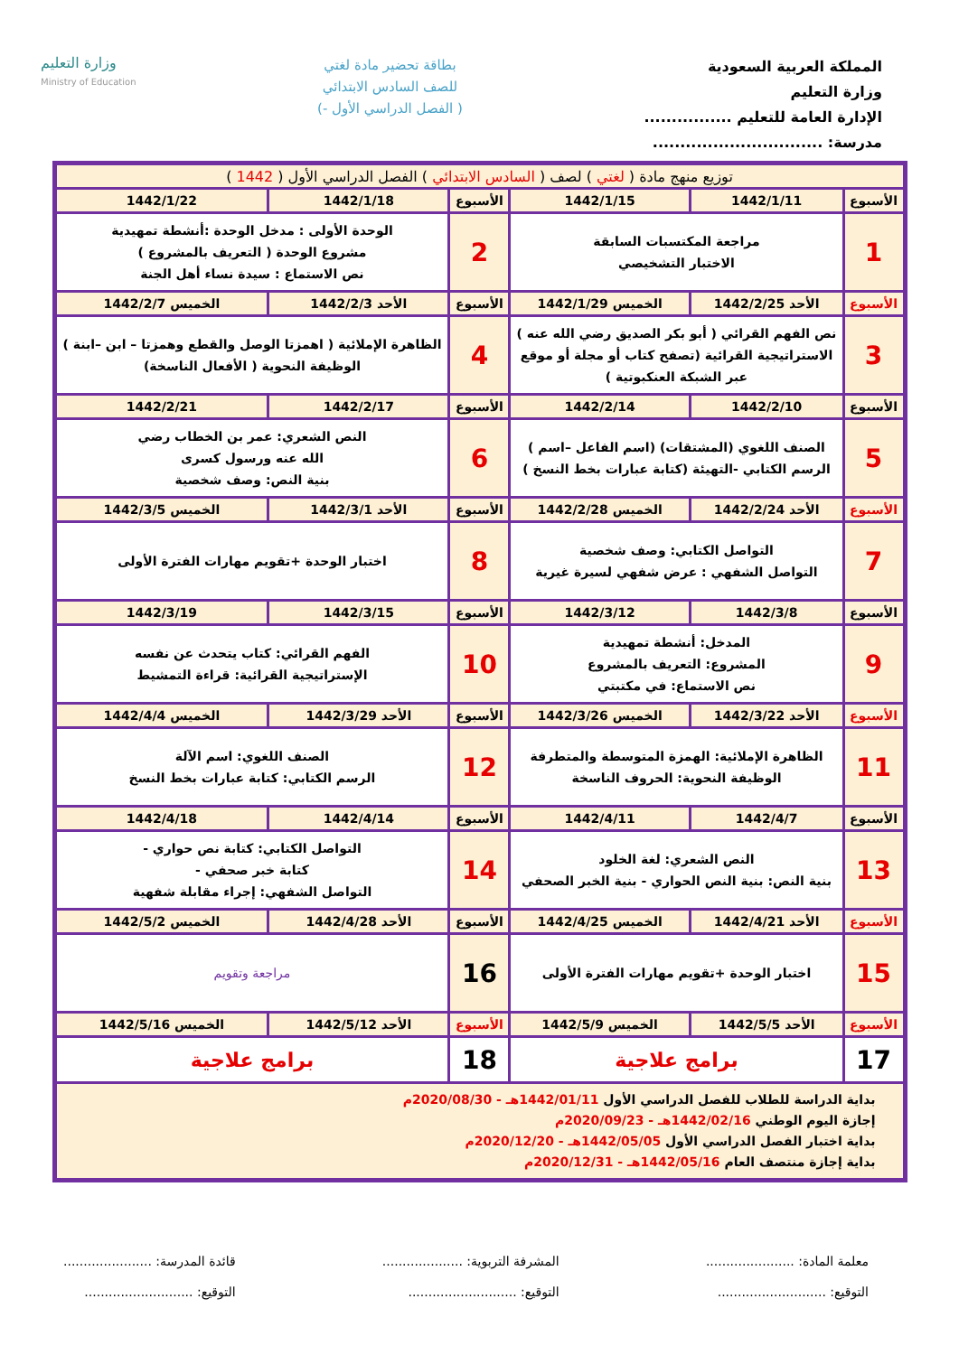المملكة العربية السعودية
وزارة التعليم
الإدارة العامة للتعليم ................
مدرسة: ...............................
بطاقة تحضير مادة لغتي
للصف السادس الابتدائي
( الفصل الدراسي الأول -)
وزارة التعليم
Ministry of Education
| توزيع منهج مادة ( لغتي ) لصف ( السادس الابتدائي ) الفصل الدراسي الأول ( 1442 ) | | | | | |
| الأسبوع | 1442/1/11 | 1442/1/15 | الأسبوع | 1442/1/18 | 1442/1/22 |
| 1 | مراجعة المكتسبات السابقة الاختبار التشخيصي | | 2 | الوحدة الأولى : مدخل الوحدة :أنشطة تمهيدية مشروع الوحدة ( التعريف بالمشروع ) نص الاستماع : سيدة نساء أهل الجنة | |
| الأسبوع | الأحد 1442/2/25 | الخميس 1442/1/29 | الأسبوع | الأحد 1442/2/3 | الخميس 1442/2/7 |
| 3 | نص الفهم القرائي ( أبو بكر الصديق رضي الله عنه ) الاستراتيجية القرائية (تصفح كتاب أو مجلة أو موقع عبر الشبكة العنكبوتية ) | | 4 | الظاهرة الإملائية ( اهمزتا الوصل والقطع وهمزتا – ابن –ابنة ) الوظيفة النحوية ( الأفعال الناسخة) | |
| الأسبوع | 1442/2/10 | 1442/2/14 | الأسبوع | 1442/2/17 | 1442/2/21 |
| 5 | الصنف اللغوي (المشتقات) (اسم الفاعل –اسم ) الرسم الكتابي -التهيئة (كتابة عبارات بخط النسخ ) | | 6 | النص الشعري: عمر بن الخطاب رضي الله عنه ورسول كسرى بنية النص: وصف شخصية | |
| الأسبوع | الأحد 1442/2/24 | الخميس 1442/2/28 | الأسبوع | الأحد 1442/3/1 | الخميس 1442/3/5 |
| 7 | التواصل الكتابي: وصف شخصية التواصل الشفهي : عرض شفهي لسيرة غيرية | | 8 | اختبار الوحدة +تقويم مهارات الفترة الأولى | |
| الأسبوع | 1442/3/8 | 1442/3/12 | الأسبوع | 1442/3/15 | 1442/3/19 |
| 9 | المدخل: أنشطة تمهيدية المشروع: التعريف بالمشروع نص الاستماع: في مكتبتي | | 10 | الفهم القرائي: كتاب يتحدث عن نفسه الإستراتيجية القرائية: قراءة التمشيط | |
| الأسبوع | الأحد 1442/3/22 | الخميس 1442/3/26 | الأسبوع | الأحد 1442/3/29 | الخميس 1442/4/4 |
| 11 | الظاهرة الإملائية: الهمزة المتوسطة والمتطرفة الوظيفة النحوية: الحروف الناسخة | | 12 | الصنف اللغوي: اسم الآلة الرسم الكتابي: كتابة عبارات بخط النسخ | |
| الأسبوع | 1442/4/7 | 1442/4/11 | الأسبوع | 1442/4/14 | 1442/4/18 |
| 13 | النص الشعري: لغة الخلود بنية النص: بنية النص الحواري - بنية الخبر الصحفي | | 14 | التواصل الكتابي: كتابة نص حواري - كتابة خبر صحفي - التواصل الشفهي: إجراء مقابلة شفهية | |
| الأسبوع | الأحد 1442/4/21 | الخميس 1442/4/25 | الأسبوع | الأحد 1442/4/28 | الخميس 1442/5/2 |
| 15 | اختبار الوحدة +تقويم مهارات الفترة الأولى | | 16 | مراجعة وتقويم | |
| الأسبوع | الأحد 1442/5/5 | الخميس 1442/5/9 | الأسبوع | الأحد 1442/5/12 | الخميس 1442/5/16 |
| 17 | برامج علاجية | | 18 | برامج علاجية | |
| بداية الدراسة للطلاب للفصل الدراسي الأول 1442/01/11هـ - 2020/08/30م إجازة اليوم الوطني 1442/02/16هـ - 2020/09/23م بداية اختبار الفصل الدراسي الأول 1442/05/05هـ - 2020/12/20م بداية إجازة منتصف العام 1442/05/16هـ - 2020/12/31م | | | | | |
معلمة المادة: ......................
التوقيع: ...........................
المشرفة التربوية: ....................
التوقيع: ...........................
قائدة المدرسة: ......................
التوقيع: ...........................